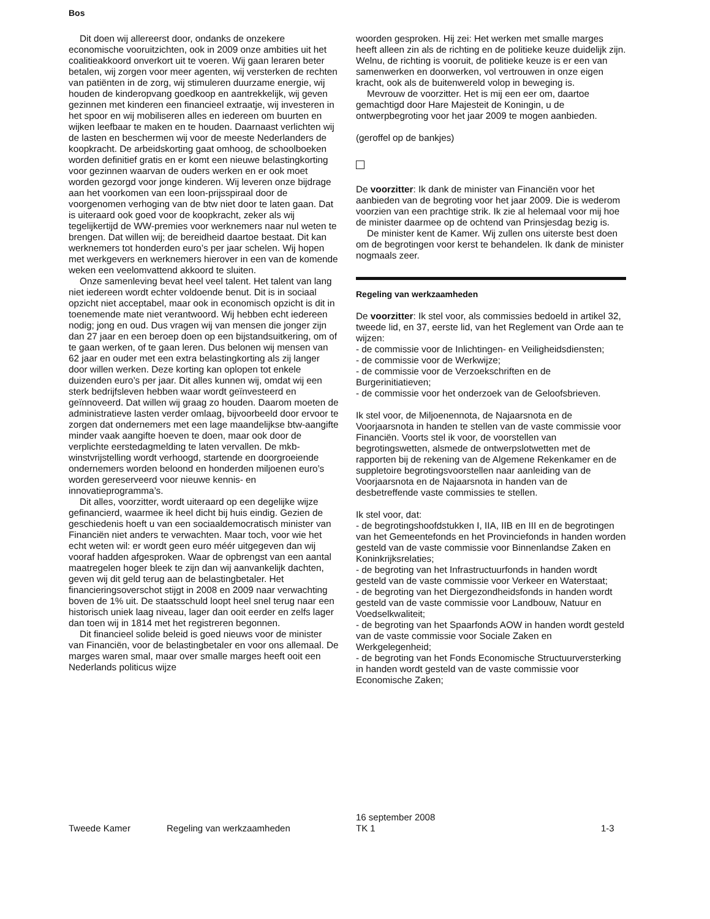Bos
Dit doen wij allereerst door, ondanks de onzekere economische vooruitzichten, ook in 2009 onze ambities uit het coalitieakkoord onverkort uit te voeren. Wij gaan leraren beter betalen, wij zorgen voor meer agenten, wij versterken de rechten van patiënten in de zorg, wij stimuleren duurzame energie, wij houden de kinderopvang goedkoop en aantrekkelijk, wij geven gezinnen met kinderen een financieel extraatje, wij investeren in het spoor en wij mobiliseren alles en iedereen om buurten en wijken leefbaar te maken en te houden. Daarnaast verlichten wij de lasten en beschermen wij voor de meeste Nederlanders de koopkracht. De arbeidskorting gaat omhoog, de schoolboeken worden definitief gratis en er komt een nieuwe belastingkorting voor gezinnen waarvan de ouders werken en er ook moet worden gezorgd voor jonge kinderen. Wij leveren onze bijdrage aan het voorkomen van een loon-prijsspiraal door de voorgenomen verhoging van de btw niet door te laten gaan. Dat is uiteraard ook goed voor de koopkracht, zeker als wij tegelijkertijd de WW-premies voor werknemers naar nul weten te brengen. Dat willen wij; de bereidheid daartoe bestaat. Dit kan werknemers tot honderden euro’s per jaar schelen. Wij hopen met werkgevers en werknemers hierover in een van de komende weken een veelomvattend akkoord te sluiten.
Onze samenleving bevat heel veel talent. Het talent van lang niet iedereen wordt echter voldoende benut. Dit is in sociaal opzicht niet acceptabel, maar ook in economisch opzicht is dit in toenemende mate niet verantwoord. Wij hebben echt iedereen nodig; jong en oud. Dus vragen wij van mensen die jonger zijn dan 27 jaar en een beroep doen op een bijstandsuitkering, om of te gaan werken, of te gaan leren. Dus belonen wij mensen van 62 jaar en ouder met een extra belastingkorting als zij langer door willen werken. Deze korting kan oplopen tot enkele duizenden euro’s per jaar. Dit alles kunnen wij, omdat wij een sterk bedrijfsleven hebben waar wordt geïnvesteerd en geïnnoveerd. Dat willen wij graag zo houden. Daarom moeten de administratieve lasten verder omlaag, bijvoorbeeld door ervoor te zorgen dat ondernemers met een lage maandelijkse btw-aangifte minder vaak aangifte hoeven te doen, maar ook door de verplichte eerstedagmelding te laten vervallen. De mkb-winstvrijstelling wordt verhoogd, startende en doorgroeiende ondernemers worden beloond en honderden miljoenen euro’s worden gereserveerd voor nieuwe kennis- en innovatieprogramma’s.
Dit alles, voorzitter, wordt uiteraard op een degelijke wijze gefinancierd, waarmee ik heel dicht bij huis eindig. Gezien de geschiedenis hoeft u van een sociaaldemocratisch minister van Financiën niet anders te verwachten. Maar toch, voor wie het echt weten wil: er wordt geen euro méér uitgegeven dan wij vooraf hadden afgesproken. Waar de opbrengst van een aantal maatregelen hoger bleek te zijn dan wij aanvankelijk dachten, geven wij dit geld terug aan de belastingbetaler. Het financieringsoverschot stijgt in 2008 en 2009 naar verwachting boven de 1% uit. De staatsschuld loopt heel snel terug naar een historisch uniek laag niveau, lager dan ooit eerder en zelfs lager dan toen wij in 1814 met het registreren begonnen.
Dit financieel solide beleid is goed nieuws voor de minister van Financiën, voor de belastingbetaler en voor ons allemaal. De marges waren smal, maar over smalle marges heeft ooit een Nederlands politicus wijze
woorden gesproken. Hij zei: Het werken met smalle marges heeft alleen zin als de richting en de politieke keuze duidelijk zijn. Welnu, de richting is vooruit, de politieke keuze is er een van samenwerken en doorwerken, vol vertrouwen in onze eigen kracht, ook als de buitenwereld volop in beweging is.
Mevrouw de voorzitter. Het is mij een eer om, daartoe gemachtigd door Hare Majesteit de Koningin, u de ontwerpbegroting voor het jaar 2009 te mogen aanbieden.
(geroffel op de bankjes)
De voorzitter: Ik dank de minister van Financiën voor het aanbieden van de begroting voor het jaar 2009. Die is wederom voorzien van een prachtige strik. Ik zie al helemaal voor mij hoe de minister daarmee op de ochtend van Prinsjesdag bezig is.
De minister kent de Kamer. Wij zullen ons uiterste best doen om de begrotingen voor kerst te behandelen. Ik dank de minister nogmaals zeer.
Regeling van werkzaamheden
De voorzitter: Ik stel voor, als commissies bedoeld in artikel 32, tweede lid, en 37, eerste lid, van het Reglement van Orde aan te wijzen:
- de commissie voor de Inlichtingen- en Veiligheidsdiensten;
- de commissie voor de Werkwijze;
- de commissie voor de Verzoekschriften en de Burgerinitiatieven;
- de commissie voor het onderzoek van de Geloofsbrieven.
Ik stel voor, de Miljoenennota, de Najaarsnota en de Voorjaarsnota in handen te stellen van de vaste commissie voor Financiën. Voorts stel ik voor, de voorstellen van begrotingswetten, alsmede de ontwerpslotwetten met de rapporten bij de rekening van de Algemene Rekenkamer en de suppletoire begrotingsvoorstellen naar aanleiding van de Voorjaarsnota en de Najaarsnota in handen van de desbetreffende vaste commissies te stellen.
Ik stel voor, dat:
- de begrotingshoofdstukken I, IIA, IIB en III en de begrotingen van het Gemeentefonds en het Provinciefonds in handen worden gesteld van de vaste commissie voor Binnenlandse Zaken en Koninkrijksrelaties;
- de begroting van het Infrastructuurfonds in handen wordt gesteld van de vaste commissie voor Verkeer en Waterstaat;
- de begroting van het Diergezondheidsfonds in handen wordt gesteld van de vaste commissie voor Landbouw, Natuur en Voedselkwaliteit;
- de begroting van het Spaarfonds AOW in handen wordt gesteld van de vaste commissie voor Sociale Zaken en Werkgelegenheid;
- de begroting van het Fonds Economische Structuurversterking in handen wordt gesteld van de vaste commissie voor Economische Zaken;
Tweede Kamer Regeling van werkzaamheden
16 september 2008
TK 1
1-3